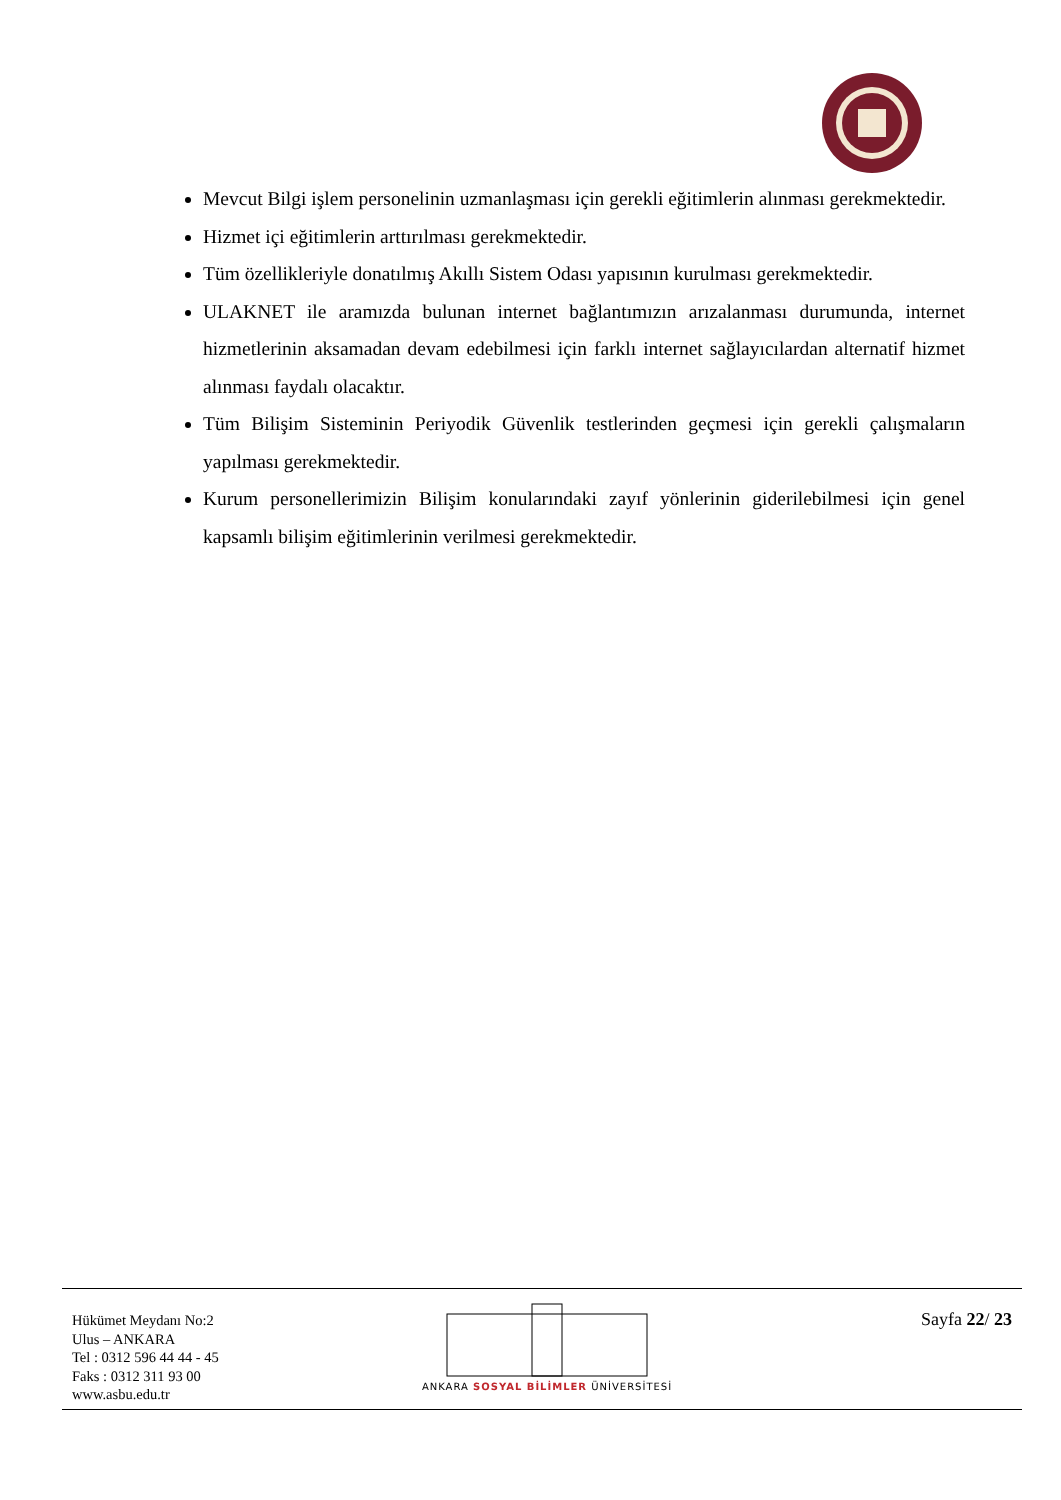Mevcut Bilgi işlem personelinin uzmanlaşması için gerekli eğitimlerin alınması gerekmektedir.
Hizmet içi eğitimlerin arttırılması gerekmektedir.
Tüm özellikleriyle donatılmış Akıllı Sistem Odası yapısının kurulması gerekmektedir.
ULAKNET ile aramızda bulunan internet bağlantımızın arızalanması durumunda, internet hizmetlerinin aksamadan devam edebilmesi için farklı internet sağlayıcılardan alternatif hizmet alınması faydalı olacaktır.
Tüm Bilişim Sisteminin Periyodik Güvenlik testlerinden geçmesi için gerekli çalışmaların yapılması gerekmektedir.
Kurum personellerimizin Bilişim konularındaki zayıf yönlerinin giderilebilmesi için genel kapsamlı bilişim eğitimlerinin verilmesi gerekmektedir.
Hükümet Meydanı No:2
Ulus – ANKARA
Tel : 0312 596 44 44 - 45
Faks : 0312 311 93 00
www.asbu.edu.tr
ANKARA SOSYAL BİLİMLER ÜNİVERSİTESİ
Sayfa 22/ 23